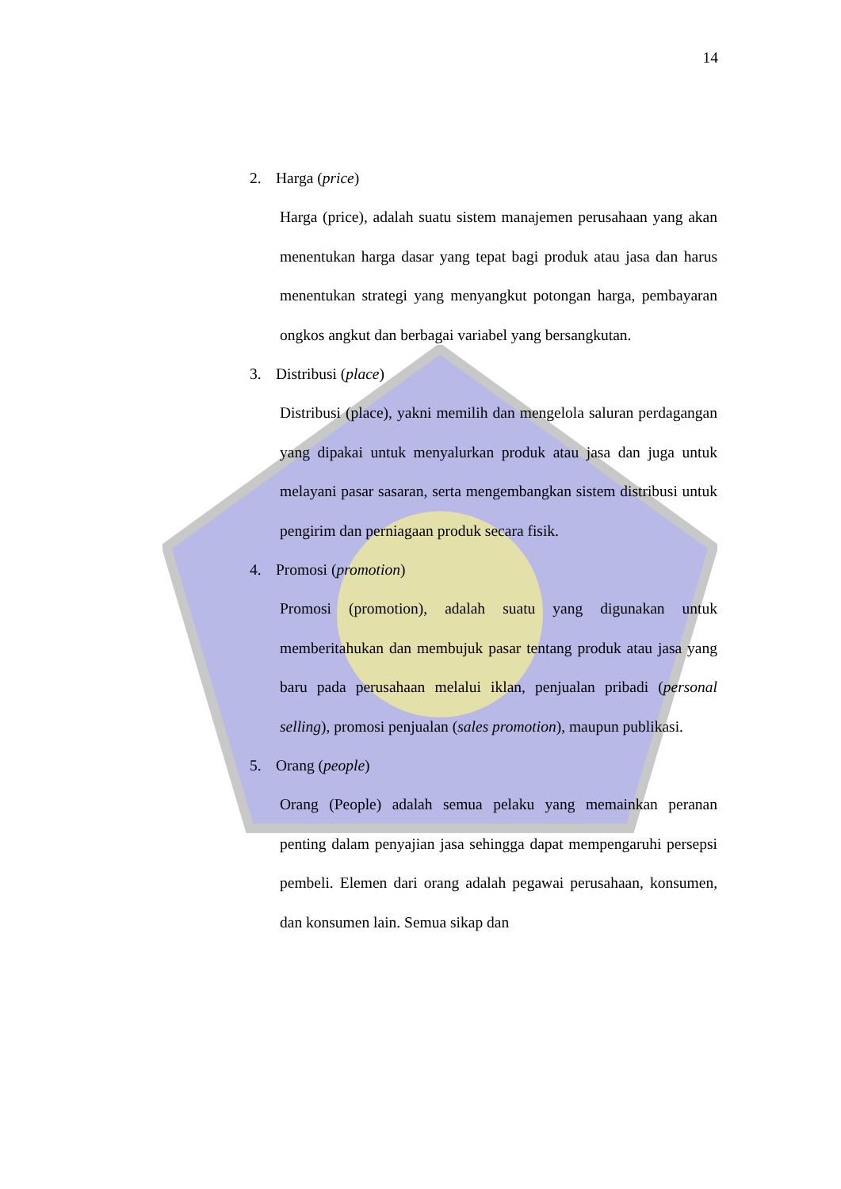14
2. Harga (price)
Harga (price), adalah suatu sistem manajemen perusahaan yang akan menentukan harga dasar yang tepat bagi produk atau jasa dan harus menentukan strategi yang menyangkut potongan harga, pembayaran ongkos angkut dan berbagai variabel yang bersangkutan.
3. Distribusi (place)
Distribusi (place), yakni memilih dan mengelola saluran perdagangan yang dipakai untuk menyalurkan produk atau jasa dan juga untuk melayani pasar sasaran, serta mengembangkan sistem distribusi untuk pengirim dan perniagaan produk secara fisik.
4. Promosi (promotion)
Promosi (promotion), adalah suatu yang digunakan untuk memberitahukan dan membujuk pasar tentang produk atau jasa yang baru pada perusahaan melalui iklan, penjualan pribadi (personal selling), promosi penjualan (sales promotion), maupun publikasi.
5. Orang (people)
Orang (People) adalah semua pelaku yang memainkan peranan penting dalam penyajian jasa sehingga dapat mempengaruhi persepsi pembeli. Elemen dari orang adalah pegawai perusahaan, konsumen, dan konsumen lain. Semua sikap dan